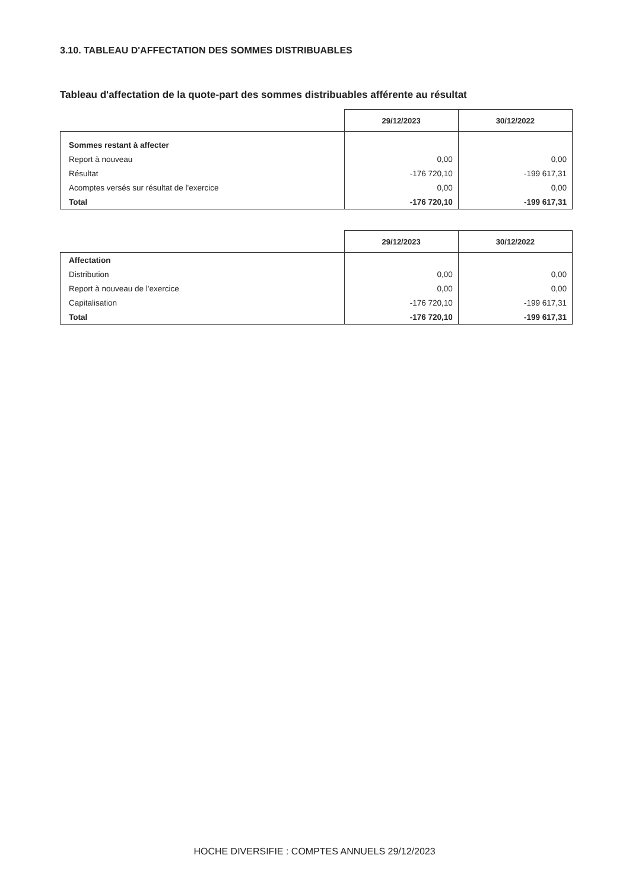3.10. TABLEAU D'AFFECTATION DES SOMMES DISTRIBUABLES
Tableau d'affectation de la quote-part des sommes distribuables afférente au résultat
| | 29/12/2023 | 30/12/2022 |
| --- | --- | --- |
| Sommes restant à affecter | | |
| Report à nouveau | 0,00 | 0,00 |
| Résultat | -176 720,10 | -199 617,31 |
| Acomptes versés sur résultat de l'exercice | 0,00 | 0,00 |
| Total | -176 720,10 | -199 617,31 |
| | 29/12/2023 | 30/12/2022 |
| --- | --- | --- |
| Affectation | | |
| Distribution | 0,00 | 0,00 |
| Report à nouveau de l'exercice | 0,00 | 0,00 |
| Capitalisation | -176 720,10 | -199 617,31 |
| Total | -176 720,10 | -199 617,31 |
HOCHE DIVERSIFIE : COMPTES ANNUELS 29/12/2023